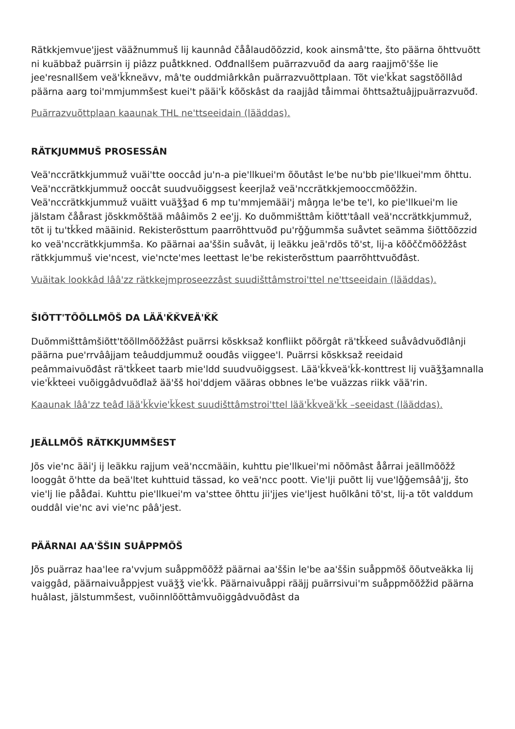Rätkkjemvue'jjest vääžnummuš lij kaunnâd čåålaudõõzzid, kook ainsmâ'tte, što päärna õhttvuõtt ni kuäbbaž puärrsin ij piâzz puåtkkned. Ođđnallšem puärrazvuõđ da aarg raajjmõ'šše lie jee'resnallšem veä'ǩǩneävv, mâ'te ouddmiârkkân puärrazvuõttplaan. Tõt vie'ǩǩat sagstõõllâd päärna aarg toi'mmjummšest kuei't pääi'ǩ kõõskâst da raajjâd tåimmai õhttsažtuâjjpuärrazvuõđ.
Puärrazvuõttplaan kaaunak THL ne'ttseeidain (lääddas).
RÄTKJUMMUŠ PROSESSÂN
Veä'nccrätkkjummuž vuäi'tte ooccâd ju'n-a pie'llkuei'm õõutâst le'be nu'bb pie'llkuei'mm õhttu. Veä'nccrätkkjummuž ooccât suudvuõiggsest ǩeerjlaž veä'nccrätkkjemooccmõõžžin. Veä'nccrätkkjummuž vuäitt vuäǯǯad 6 mp tu'mmjemääi'j mâŋŋa le'be te'l, ko pie'llkuei'm lie jälstam čåårast jõskkmõštää mââimõs 2 ee'jj. Ko duõmmišttâm ǩiõtt'tâall veä'nccrätkkjummuž, tõt ij tu'tǩǩed määinid. Rekisterõsttum paarrõhttvuõđ pu'rǧǧummša suåvtet seämma šiõttõõzzid ko veä'nccrätkkjummša. Ko päärnai aa'ššin suåvât, ij leäkku jeä'rdõs tõ'st, lij-a kõõččmõõžžâst rätkkjummuš vie'ncest, vie'ncte'mes leettast le'be rekisterõsttum paarrõhttvuõđâst.
Vuäitak lookkâd lââ'zz rätkkejmproseezzâst suudišttâmstroi'ttel ne'ttseeidain (lääddas).
ŠIÕTT'TÕÕLLMÕŠ DA LÄÄ'ǨǨVEÄ'ǨǨ
Duõmmišttâmšiõtt'tõõllmõõžžâst puärrsi kõskksaž konfliikt põõrgât rä'tǩǩeed suåvâdvuõđlânji päärna pue'rrvââjjam teâuddjummuž oouđâs viiggee'l. Puärrsi kõskksaž reeidaid peâmmaivuõđâst rä'tǩǩeet taarb mie'ldd suudvuõiggsest. Lää'ǩǩveä'ǩǩ-konttrest lij vuäǯǯamnalla vie'ǩǩteei vuõiggâdvuõđlaž ää'šš hoi'ddjem vääras obbnes le'be vuäzzas riikk vää'rin.
Kaaunak lââ'zz teâđ lää'ǩǩvie'ǩǩest suudišttâmstroi'ttel lää'ǩǩveä'ǩǩ –seeidast (lääddas).
JEÄLLMÕŠ RÄTKKJUMMŠEST
Jõs vie'nc ääi'j ij leäkku rajjum veä'nccmääin, kuhttu pie'llkuei'mi nõõmâst åårrai jeällmõõžž looggât õ'htte da beä'ltet kuhttuid tässad, ko veä'ncc poott. Vie'lji puõtt lij vue'lǧǧemsââ'jj, što vie'lj lie pååđai. Kuhttu pie'llkuei'm va'sttee õhttu jii'jjes vie'ljest huõlkâni tõ'st, lij-a tõt valddum ouddâl vie'nc avi vie'nc pââ'jest.
PÄÄRNAI AA'ŠŠIN SUÅPPMÕŠ
Jõs puärraz haa'lee ra'vvjum suåppmõõžž päärnai aa'ššin le'be aa'ššin suåppmõš õõutveäkka lij vaiggâd, päärnaivuåppjest vuäǯǯ vie'ǩǩ. Päärnaivuåppi rääjj puärrsivui'm suåppmõõžžid päärna huâlast, jälstummšest, vuõinnlõõttâmvuõiggâdvuõđâst da